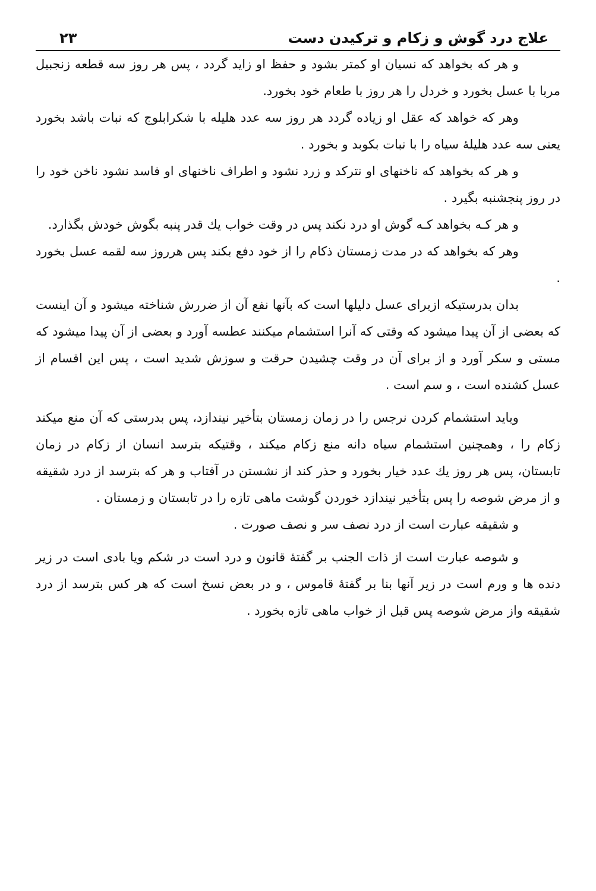علاج درد گوش و زکام و ترکیدن دست ۲۳
و هر که بخواهد که نسیان او کمتر بشود و حفظ او زاید گردد ، پس هر روز سه قطعه زنجبیل مربا با عسل بخورد و خردل را هر روز با طعام خود بخورد.
وهر که خواهد که عقل او زیاده گردد هر روز سه عدد هلیله با شکرابلوج که نبات باشد بخورد یعنی سه عدد هلیلهٔ سیاه را با نبات بکوبد و بخورد .
و هر که بخواهد که ناخنهای او نترکد و زرد نشود و اطراف ناخنهای او فاسد نشود ناخن خود را در روز پنجشنبه بگیرد .
و هر کـه بخواهد کـه گوش او درد نکند پس در وقت خواب یك قدر پنبه بگوش خودش بگذارد.
وهر که بخواهد که در مدت زمستان ذکام را از خود دفع بکند پس هرروز سه لقمه عسل بخورد .
بدان بدرستیکه ازبرای عسل دلیلها است که بآنها نفع آن از ضررش شناخته میشود و آن اینست که بعضی از آن پیدا میشود که وقتی که آنرا استشمام میکنند عطسه آورد و بعضی از آن پیدا میشود که مستی و سکر آورد و از برای آن در وقت چشیدن حرقت و سوزش شدید است ، پس این اقسام از عسل کشنده است ، و سم است .
وباید استشمام کردن نرجس را در زمان زمستان بتأخیر نیندازد، پس بدرستی که آن منع میکند زکام را ، وهمچنین استشمام سیاه دانه منع زکام میکند ، وقتیکه بترسد انسان از زکام در زمان تابستان، پس هر روز یك عدد خیار بخورد و حذر کند از نشستن در آفتاب و هر که بترسد از درد شقیقه و از مرض شوصه را پس بتأخیر نیندازد خوردن گوشت ماهی تازه را در تابستان و زمستان .
و شقیقه عبارت است از درد نصف سر و نصف صورت .
و شوصه عبارت است از ذات الجنب بر گفتهٔ قانون و درد است در شکم ویا بادی است در زیر دنده ها و ورم است در زیر آنها بنا بر گفتهٔ قاموس ، و در بعض نسخ است که هر کس بترسد از درد شقیقه واز مرض شوصه پس قبل از خواب ماهی تازه بخورد .